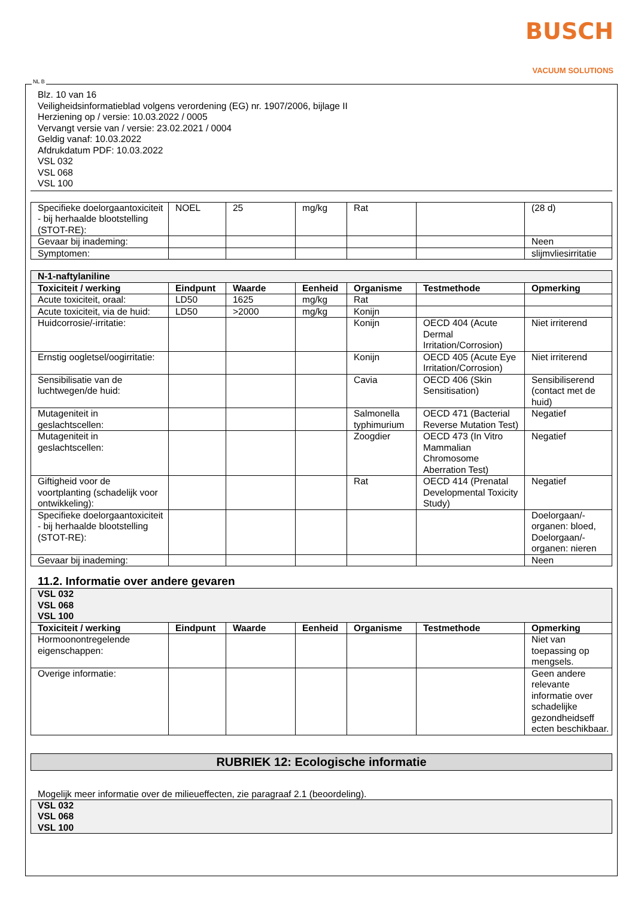BUSCH
VACUUM SOLUTIONS
NL B
Blz. 10 van 16
Veiligheidsinformatieblad volgens verordening (EG) nr. 1907/2006, bijlage II
Herziening op / versie: 10.03.2022 / 0005
Vervangt versie van / versie: 23.02.2021 / 0004
Geldig vanaf: 10.03.2022
Afdrukdatum PDF: 10.03.2022
VSL 032
VSL 068
VSL 100
| Specifieke doelorgaantoxiciteit - bij herhaalde blootstelling (STOT-RE): | NOEL | 25 | mg/kg | Rat | | (28 d) |
| Gevaar bij inademing: | | | | | | Neen |
| Symptomen: | | | | | | slijmvliesirritatie |
| N-1-naftylaniline | | | | | | |
| Toxiciteit / werking | Eindpunt | Waarde | Eenheid | Organisme | Testmethode | Opmerking |
| Acute toxiciteit, oraal: | LD50 | 1625 | mg/kg | Rat | | |
| Acute toxiciteit, via de huid: | LD50 | >2000 | mg/kg | Konijn | | |
| Huidcorrosie/-irritatie: | | | | Konijn | OECD 404 (Acute Dermal Irritation/Corrosion) | Niet irriterend |
| Ernstig oogletsel/oogirritatie: | | | | Konijn | OECD 405 (Acute Eye Irritation/Corrosion) | Niet irriterend |
| Sensibilisatie van de luchtwegen/de huid: | | | | Cavia | OECD 406 (Skin Sensitisation) | Sensibiliserend (contact met de huid) |
| Mutageniteit in geslachtscellen: | | | | Salmonella typhimurium | OECD 471 (Bacterial Reverse Mutation Test) | Negatief |
| Mutageniteit in geslachtscellen: | | | | Zoogdier | OECD 473 (In Vitro Mammalian Chromosome Aberration Test) | Negatief |
| Giftigheid voor de voortplanting (schadelijk voor ontwikkeling): | | | | Rat | OECD 414 (Prenatal Developmental Toxicity Study) | Negatief |
| Specifieke doelorgaantoxiciteit - bij herhaalde blootstelling (STOT-RE): | | | | | | Doelorgaan/-organen: bloed, Doelorgaan/-organen: nieren |
| Gevaar bij inademing: | | | | | | Neen |
11.2. Informatie over andere gevaren
| VSL 032 VSL 068 VSL 100 | | | | | | |
| Toxiciteit / werking | Eindpunt | Waarde | Eenheid | Organisme | Testmethode | Opmerking |
| Hormoonontregelende eigenschappen: | | | | | | Niet van toepassing op mengsels. |
| Overige informatie: | | | | | | Geen andere relevante informatie over schadelijke gezondheidseff ecten beschikbaar. |
RUBRIEK 12: Ecologische informatie
Mogelijk meer informatie over de milieueffecten, zie paragraaf 2.1 (beoordeling).
| VSL 032 VSL 068 VSL 100 |